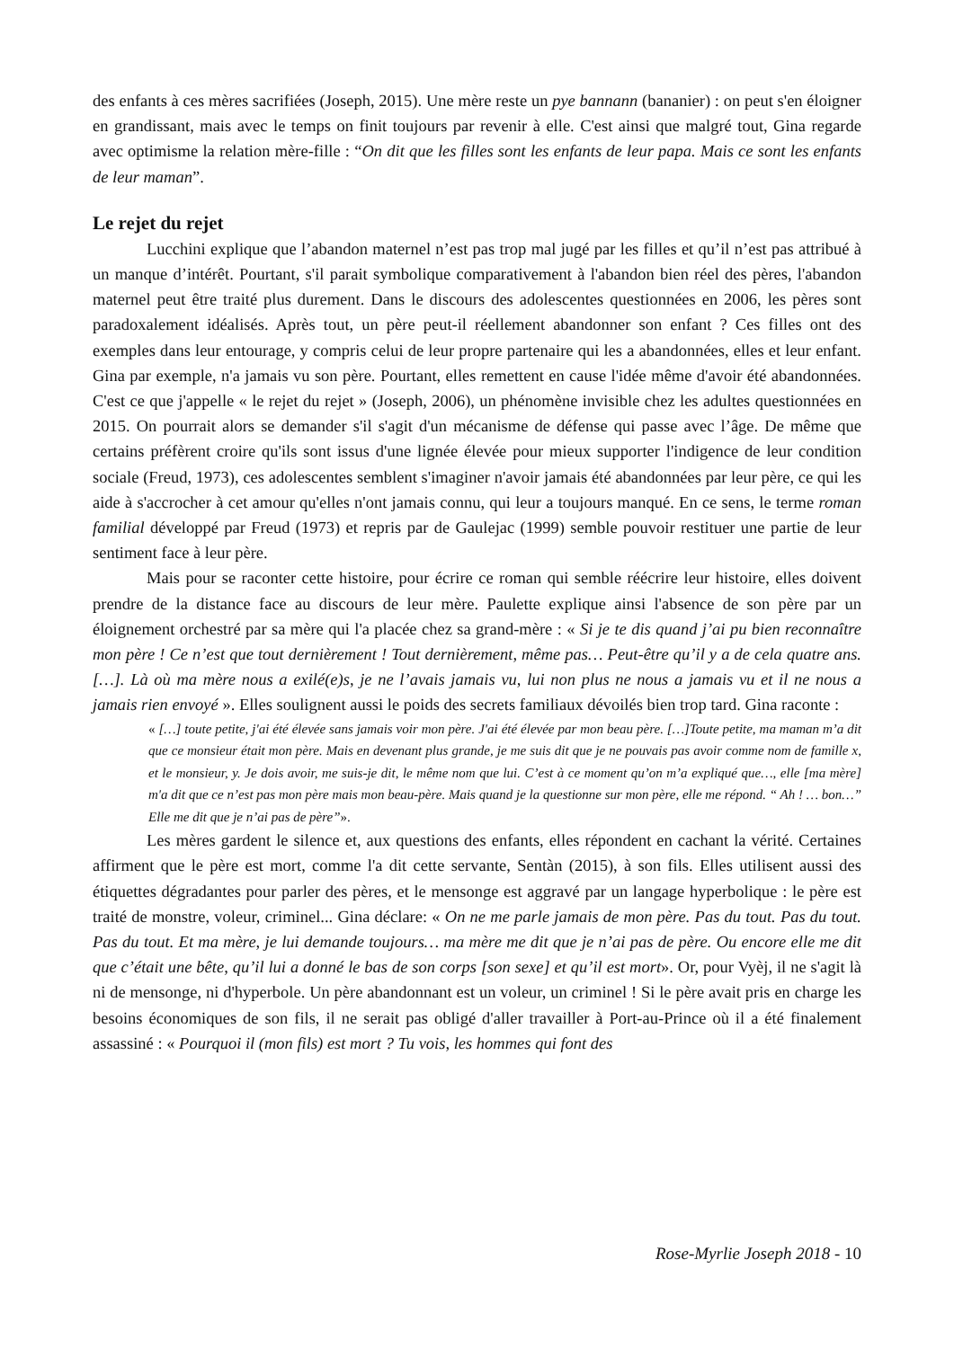des enfants à ces mères sacrifiées (Joseph, 2015). Une mère reste un pye bannann (bananier) : on peut s'en éloigner en grandissant, mais avec le temps on finit toujours par revenir à elle. C'est ainsi que malgré tout, Gina regarde avec optimisme la relation mère-fille : “On dit que les filles sont les enfants de leur papa. Mais ce sont les enfants de leur maman”.
Le rejet du rejet
Lucchini explique que l’abandon maternel n’est pas trop mal jugé par les filles et qu’il n’est pas attribué à un manque d’intérêt. Pourtant, s'il parait symbolique comparativement à l'abandon bien réel des pères, l'abandon maternel peut être traité plus durement. Dans le discours des adolescentes questionnées en 2006, les pères sont paradoxalement idéalisés. Après tout, un père peut-il réellement abandonner son enfant ? Ces filles ont des exemples dans leur entourage, y compris celui de leur propre partenaire qui les a abandonnées, elles et leur enfant. Gina par exemple, n'a jamais vu son père. Pourtant, elles remettent en cause l'idée même d'avoir été abandonnées. C'est ce que j'appelle « le rejet du rejet » (Joseph, 2006), un phénomène invisible chez les adultes questionnées en 2015. On pourrait alors se demander s'il s'agit d'un mécanisme de défense qui passe avec l’âge. De même que certains préfèrent croire qu'ils sont issus d'une lignée élevée pour mieux supporter l'indigence de leur condition sociale (Freud, 1973), ces adolescentes semblent s'imaginer n'avoir jamais été abandonnées par leur père, ce qui les aide à s'accrocher à cet amour qu'elles n'ont jamais connu, qui leur a toujours manqué. En ce sens, le terme roman familial développé par Freud (1973) et repris par de Gaulejac (1999) semble pouvoir restituer une partie de leur sentiment face à leur père.
Mais pour se raconter cette histoire, pour écrire ce roman qui semble réécrire leur histoire, elles doivent prendre de la distance face au discours de leur mère. Paulette explique ainsi l'absence de son père par un éloignement orchestré par sa mère qui l'a placée chez sa grand-mère : « Si je te dis quand j’ai pu bien reconnaître mon père ! Ce n’est que tout dernièrement ! Tout dernièrement, même pas… Peut-être qu’il y a de cela quatre ans. […]. Là où ma mère nous a exilé(e)s, je ne l’avais jamais vu, lui non plus ne nous a jamais vu et il ne nous a jamais rien envoyé ». Elles soulignent aussi le poids des secrets familiaux dévoilés bien trop tard. Gina raconte :
« […] toute petite, j'ai été élevée sans jamais voir mon père. J'ai été élevée par mon beau père. […]Toute petite, ma maman m’a dit que ce monsieur était mon père. Mais en devenant plus grande, je me suis dit que je ne pouvais pas avoir comme nom de famille x, et le monsieur, y. Je dois avoir, me suis-je dit, le même nom que lui. C’est à ce moment qu’on m’a expliqué que…, elle [ma mère] m'a dit que ce n’est pas mon père mais mon beau-père. Mais quand je la questionne sur mon père, elle me répond. “ Ah ! … bon…” Elle me dit que je n’ai pas de père”».
Les mères gardent le silence et, aux questions des enfants, elles répondent en cachant la vérité. Certaines affirment que le père est mort, comme l'a dit cette servante, Sentàn (2015), à son fils. Elles utilisent aussi des étiquettes dégradantes pour parler des pères, et le mensonge est aggravé par un langage hyperbolique : le père est traité de monstre, voleur, criminel... Gina déclare: « On ne me parle jamais de mon père. Pas du tout. Pas du tout. Pas du tout. Et ma mère, je lui demande toujours… ma mère me dit que je n’ai pas de père. Ou encore elle me dit que c’était une bête, qu’il lui a donné le bas de son corps [son sexe] et qu’il est mort». Or, pour Vyèj, il ne s'agit là ni de mensonge, ni d'hyperbole. Un père abandonnant est un voleur, un criminel ! Si le père avait pris en charge les besoins économiques de son fils, il ne serait pas obligé d'aller travailler à Port-au-Prince où il a été finalement assassiné : « Pourquoi il (mon fils) est mort ? Tu vois, les hommes qui font des
Rose-Myrlie Joseph 2018 - 10